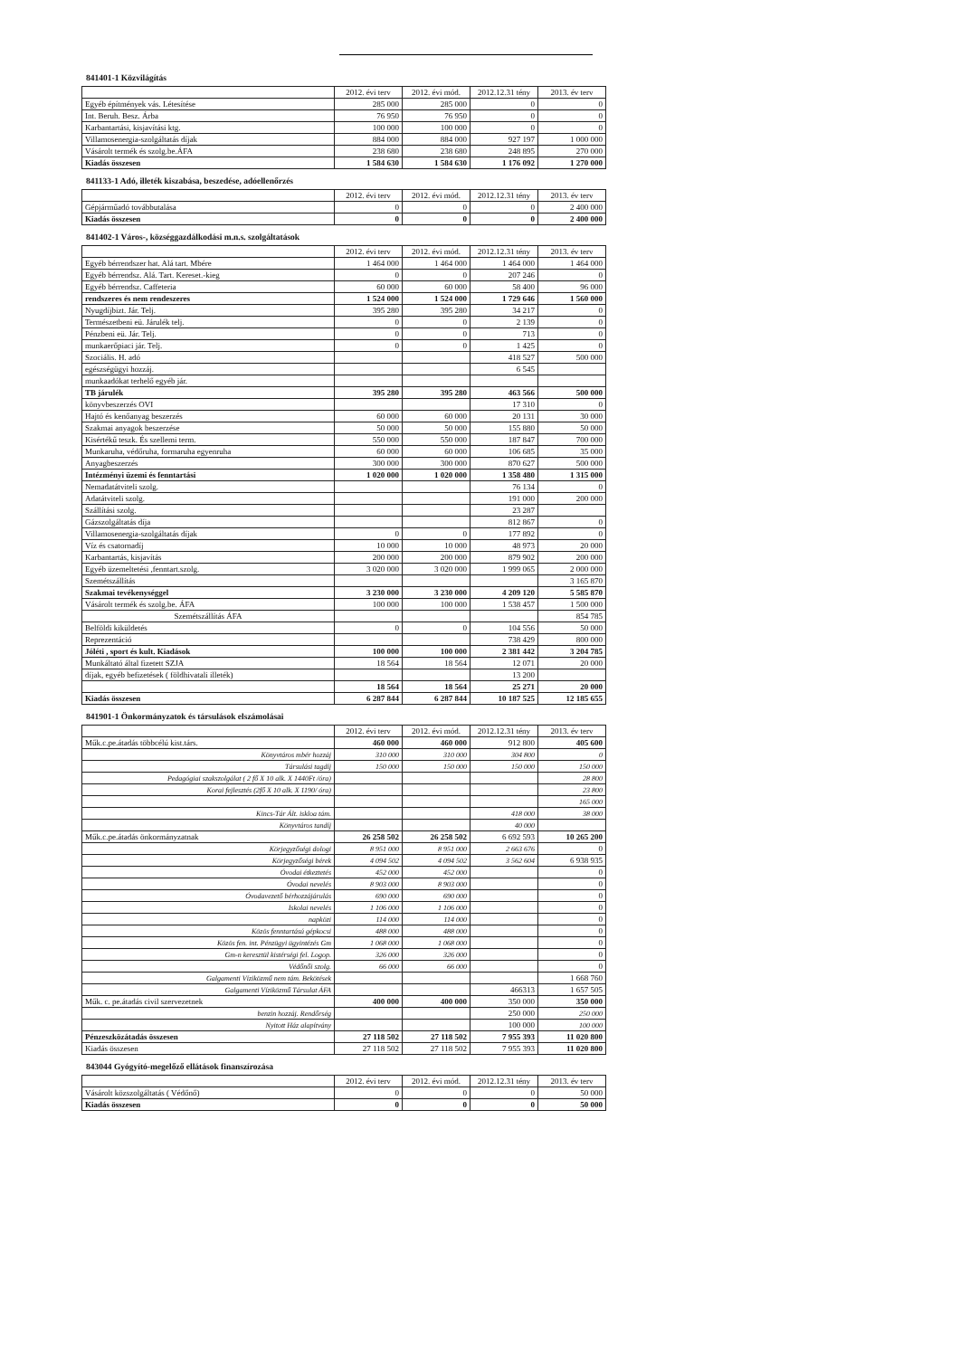841401-1 Közvilágítás
| | 2012. évi terv | 2012. évi mód. | 2012.12.31 tény | 2013. év terv |
| --- | --- | --- | --- | --- |
| Egyéb építmények vás. Létesítése | 285 000 | 285 000 | 0 | 0 |
| Int. Beruh. Besz. Árba | 76 950 | 76 950 | 0 | 0 |
| Karbantartási, kisjavítási ktg. | 100 000 | 100 000 | 0 | 0 |
| Villamosenergia-szolgáltatás díjak | 884 000 | 884 000 | 927 197 | 1 000 000 |
| Vásárolt termék és szolg.be.ÁFA | 238 680 | 238 680 | 248 895 | 270 000 |
| Kiadás összesen | 1 584 630 | 1 584 630 | 1 176 092 | 1 270 000 |
841133-1 Adó, illeték kiszabása, beszedése, adóellenőrzés
| | 2012. évi terv | 2012. évi mód. | 2012.12.31 tény | 2013. év terv |
| --- | --- | --- | --- | --- |
| Gépjárműadó továbbutalása | 0 | 0 | 0 | 2 400 000 |
| Kiadás összesen | 0 | 0 | 0 | 2 400 000 |
841402-1 Város-, községgazdálkodási m.n.s. szolgáltatások
| | 2012. évi terv | 2012. évi mód. | 2012.12.31 tény | 2013. év terv |
| --- | --- | --- | --- | --- |
| Egyéb bérrendszer hat. Alá tart. Mbére | 1 464 000 | 1 464 000 | 1 464 000 | 1 464 000 |
| Egyéb bérrendsz. Alá. Tart. Kereset.-kieg | 0 | 0 | 207 246 | 0 |
| Egyéb bérrendsz. Caffeteria | 60 000 | 60 000 | 58 400 | 96 000 |
| rendszeres és nem rendeszeres | 1 524 000 | 1 524 000 | 1 729 646 | 1 560 000 |
| Nyugdíjbizt. Jár. Telj. | 395 280 | 395 280 | 34 217 | 0 |
| Természetbeni eü. Járulék telj. | 0 | 0 | 2 139 | 0 |
| Pénzbeni eü. Jár. Telj. | 0 | 0 | 713 | 0 |
| munkaerőpiaci jár. Telj. | 0 | 0 | 1 425 | 0 |
| Szociális. H. adó | | | 418 527 | 500 000 |
| egészségügyi hozzáj. | | | 6 545 | |
| munkaadókat terhelő egyéb jár. | | | | |
| TB járulék | 395 280 | 395 280 | 463 566 | 500 000 |
| könyvbeszerzés OVI | | | 17 310 | 0 |
| Hajtó és kenőanyag beszerzés | 60 000 | 60 000 | 20 131 | 30 000 |
| Szakmai anyagok beszerzése | 50 000 | 50 000 | 155 880 | 50 000 |
| Kisértékű teszk. És szellemi term. | 550 000 | 550 000 | 187 847 | 700 000 |
| Munkaruha, védőruha, formaruha egyenruha | 60 000 | 60 000 | 106 685 | 35 000 |
| Anyagbeszerzés | 300 000 | 300 000 | 870 627 | 500 000 |
| Intézményi üzemi és fenntartási | 1 020 000 | 1 020 000 | 1 358 480 | 1 315 000 |
| Nemadatátviteli szolg. | | | 76 134 | 0 |
| Adatátviteli szolg. | | | 191 000 | 200 000 |
| Szállítási szolg. | | | 23 287 | |
| Gázszolgáltatás díja | | | 812 867 | 0 |
| Villamosenergia-szolgáltatás díjak | 0 | 0 | 177 892 | 0 |
| Víz és csatornadíj | 10 000 | 10 000 | 48 973 | 20 000 |
| Karbantartás, kisjavítás | 200 000 | 200 000 | 879 902 | 200 000 |
| Egyéb üzemeltetési ,fenntart.szolg. | 3 020 000 | 3 020 000 | 1 999 065 | 2 000 000 |
| Szemétszállítás | | | | 3 165 870 |
| Szakmai tevékenységgel | 3 230 000 | 3 230 000 | 4 209 120 | 5 585 870 |
| Vásárolt termék és szolg.be. ÁFA | 100 000 | 100 000 | 1 538 457 | 1 500 000 |
| Szemétszállítás ÁFA | | | | 854 785 |
| Belföldi kiküldetés | 0 | 0 | 104 556 | 50 000 |
| Reprezentáció | | | 738 429 | 800 000 |
| Jóléti , sport és kult. Kiadások | 100 000 | 100 000 | 2 381 442 | 3 204 785 |
| Munkáltató által fizetett SZJA | 18 564 | 18 564 | 12 071 | 20 000 |
| díjak, egyéb befizetések ( földhivatali illeték) | | | 13 200 | |
| | 18 564 | 18 564 | 25 271 | 20 000 |
| Kiadás összesen | 6 287 844 | 6 287 844 | 10 187 525 | 12 185 655 |
841901-1 Önkormányzatok és társulások elszámolásai
| | 2012. évi terv | 2012. évi mód. | 2012.12.31 tény | 2013. év terv |
| --- | --- | --- | --- | --- |
| Műk.c.pe.átadás többcélú kist.társ. | 460 000 | 460 000 | 912 800 | 405 600 |
| Könyvtáros mbér hozzáj | 310 000 | 310 000 | 304 800 | 0 |
| Társulási tagdíj | 150 000 | 150 000 | 150 000 | 150 000 |
| Pedagógiai szakszolgálat ( 2 fő X 10 alk. X 1440Ft /óra) | | | | 28 800 |
| Korai fejlesztés (2fő X 10 alk. X 1190/ óra) | | | | 23 800 |
| | | | | 165 000 |
| Kincs-Tár Ált. iskloa tám. | | | 418 000 | 38 000 |
| Könyvtáros tandíj | | | 40 000 | |
| Műk.c.pe.átadás önkormányzatnak | 26 258 502 | 26 258 502 | 6 692 593 | 10 265 200 |
| Körjegyzőségi dologi | 8 951 000 | 8 951 000 | 2 663 676 | 0 |
| Körjegyzőségi bérek | 4 094 502 | 4 094 502 | 3 562 604 | 6 938 935 |
| Óvodai étkeztetés | 452 000 | 452 000 | | 0 |
| Óvodai nevelés | 8 903 000 | 8 903 000 | | 0 |
| Óvodavezető bérhozzájárulás | 690 000 | 690 000 | | 0 |
| Iskolai nevelés | 1 106 000 | 1 106 000 | | 0 |
| napközi | 114 000 | 114 000 | | 0 |
| Közös fenntartású gépkocsi | 488 000 | 488 000 | | 0 |
| Közös fen. int. Pénzügyi ügyintézés Gm | 1 068 000 | 1 068 000 | | 0 |
| Gm-n keresztül kistérségi fel. Logop. | 326 000 | 326 000 | | 0 |
| Védőnői szolg. | 66 000 | 66 000 | | 0 |
| Galgamenti Víziközmű nem tám. Bekötések | | | | 1 668 760 |
| Galgamenti Víziközmű Társulat ÁFA | | | 466313 | 1 657 505 |
| Műk. c. pe.átadás civil szervezetnek | 400 000 | 400 000 | 350 000 | 350 000 |
| benzin hozzáj. Rendőrség | | | 250 000 | 250 000 |
| Nyitott Ház alapítvány | | | 100 000 | 100 000 |
| Pénzeszközátadás összesen | 27 118 502 | 27 118 502 | 7 955 393 | 11 020 800 |
| Kiadás összesen | 27 118 502 | 27 118 502 | 7 955 393 | 11 020 800 |
843044 Gyógyító-megelőző ellátások finanszírozása
| | 2012. évi terv | 2012. évi mód. | 2012.12.31 tény | 2013. év terv |
| --- | --- | --- | --- | --- |
| Vásárolt közszolgáltatás ( Védőnő) | 0 | 0 | 0 | 50 000 |
| Kiadás összesen | 0 | 0 | 0 | 50 000 |